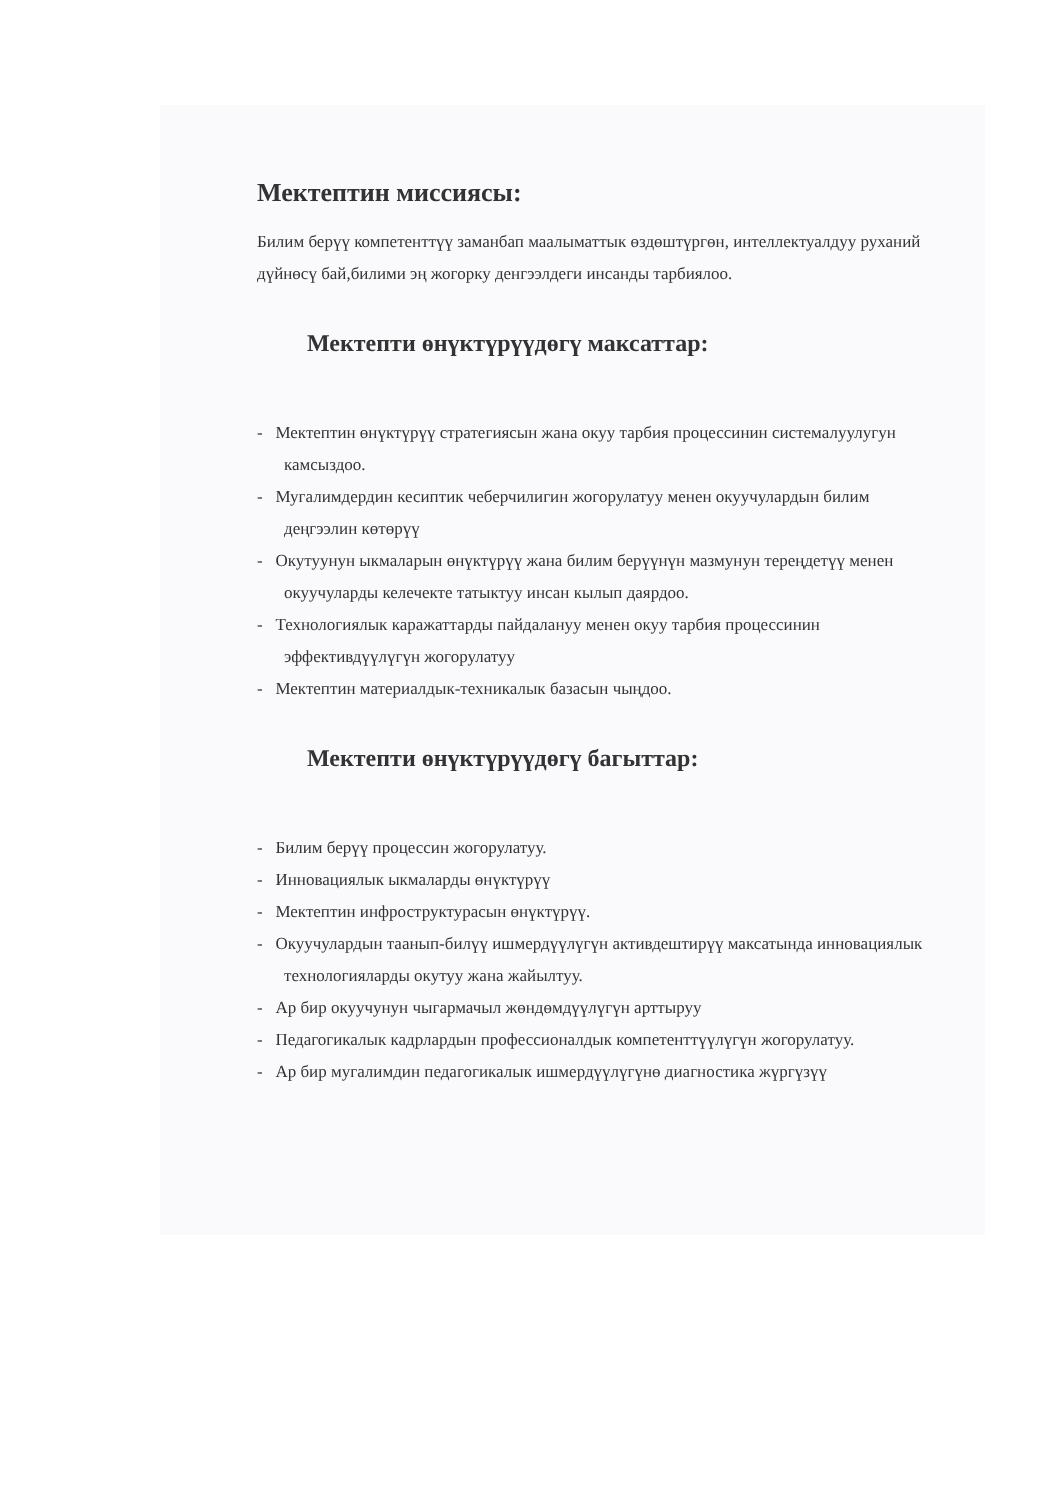Мектептин миссиясы:
Билим берүү компетенттүү заманбап маалыматтык өздөштүргөн, интеллектуалдуу руханий дүйнөсү бай,билими эң жогорку денгээлдеги инсанды тарбиялоо.
Мектепти өнүктүрүүдөгү максаттар:
- Мектептин өнүктүрүү стратегиясын жана окуу тарбия процессинин системалуулугун камсыздоо.
- Мугалимдердин кесиптик чеберчилигин жогорулатуу менен окуучулардын билим деңгээлин көтөрүү
- Окутуунун ыкмаларын өнүктүрүү жана билим берүүнүн мазмунун тереңдетүү менен окуучуларды келечекте татыктуу инсан кылып даярдоо.
- Технологиялык каражаттарды пайдалануу менен окуу тарбия процессинин эффективдүүлүгүн жогорулатуу
- Мектептин материалдык-техникалык базасын чыңдоо.
Мектепти өнүктүрүүдөгү багыттар:
- Билим берүү процессин жогорулатуу.
- Инновациялык ыкмаларды өнүктүрүү
- Мектептин инфроструктурасын өнүктүрүү.
- Окуучулардын таанып-билүү ишмердүүлүгүн активдештирүү максатында инновациялык технологияларды окутуу жана жайылтуу.
- Ар бир окуучунун чыгармачыл жөндөмдүүлүгүн арттыруу
- Педагогикалык кадрлардын профессионалдык компетенттүүлүгүн жогорулатуу.
- Ар бир мугалимдин педагогикалык ишмердүүлүгүнө диагностика жүргүзүү